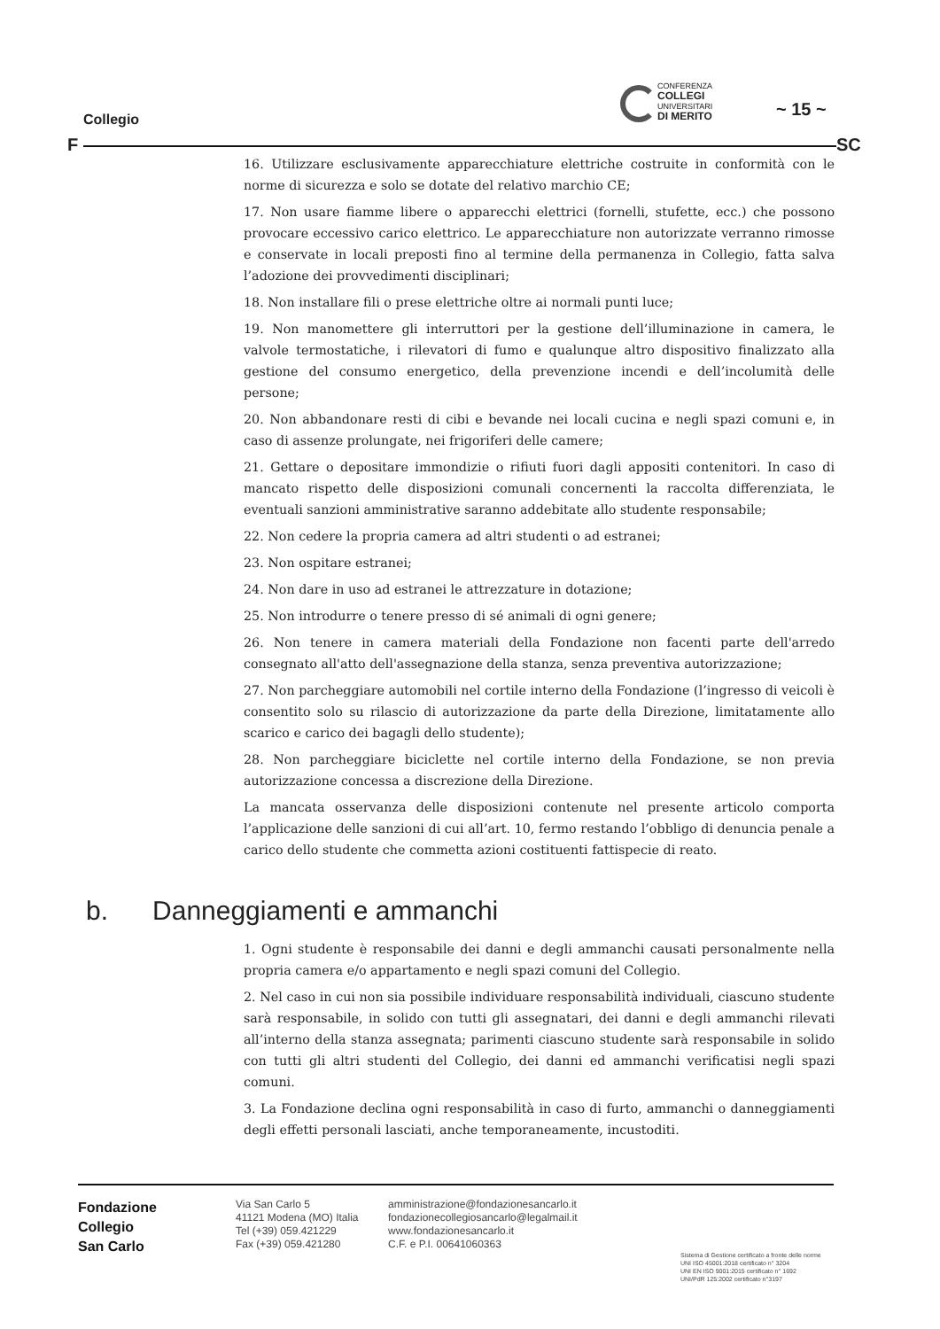CONFERENZA
COLLEGI
UNIVERSITARI
DI MERITO
~ 15 ~
Collegio
F SC
16. Utilizzare esclusivamente apparecchiature elettriche costruite in conformità con le norme di sicurezza e solo se dotate del relativo marchio CE;
17. Non usare fiamme libere o apparecchi elettrici (fornelli, stufette, ecc.) che possono provocare eccessivo carico elettrico. Le apparecchiature non autorizzate verranno rimosse e conservate in locali preposti fino al termine della permanenza in Collegio, fatta salva l’adozione dei provvedimenti disciplinari;
18. Non installare fili o prese elettriche oltre ai normali punti luce;
19. Non manomettere gli interruttori per la gestione dell’illuminazione in camera, le valvole termostatiche, i rilevatori di fumo e qualunque altro dispositivo finalizzato alla gestione del consumo energetico, della prevenzione incendi e dell’incolumità delle persone;
20. Non abbandonare resti di cibi e bevande nei locali cucina e negli spazi comuni e, in caso di assenze prolungate, nei frigoriferi delle camere;
21. Gettare o depositare immondizie o rifiuti fuori dagli appositi contenitori. In caso di mancato rispetto delle disposizioni comunali concernenti la raccolta differenziata, le eventuali sanzioni amministrative saranno addebitate allo studente responsabile;
22. Non cedere la propria camera ad altri studenti o ad estranei;
23. Non ospitare estranei;
24. Non dare in uso ad estranei le attrezzature in dotazione;
25. Non introdurre o tenere presso di sé animali di ogni genere;
26. Non tenere in camera materiali della Fondazione non facenti parte dell'arredo consegnato all'atto dell'assegnazione della stanza, senza preventiva autorizzazione;
27. Non parcheggiare automobili nel cortile interno della Fondazione (l’ingresso di veicoli è consentito solo su rilascio di autorizzazione da parte della Direzione, limitatamente allo scarico e carico dei bagagli dello studente);
28. Non parcheggiare biciclette nel cortile interno della Fondazione, se non previa autorizzazione concessa a discrezione della Direzione.
La mancata osservanza delle disposizioni contenute nel presente articolo comporta l’applicazione delle sanzioni di cui all’art. 10, fermo restando l’obbligo di denuncia penale a carico dello studente che commetta azioni costituenti fattispecie di reato.
b. Danneggiamenti e ammanchi
1. Ogni studente è responsabile dei danni e degli ammanchi causati personalmente nella propria camera e/o appartamento e negli spazi comuni del Collegio.
2. Nel caso in cui non sia possibile individuare responsabilità individuali, ciascuno studente sarà responsabile, in solido con tutti gli assegnatari, dei danni e degli ammanchi rilevati all’interno della stanza assegnata; parimenti ciascuno studente sarà responsabile in solido con tutti gli altri studenti del Collegio, dei danni ed ammanchi verificatisi negli spazi comuni.
3. La Fondazione declina ogni responsabilità in caso di furto, ammanchi o danneggiamenti degli effetti personali lasciati, anche temporaneamente, incustoditi.
Fondazione
Collegio
San Carlo
Via San Carlo 5
41121 Modena (MO) Italia
Tel (+39) 059.421229
Fax (+39) 059.421280
amministrazione@fondazionesancarlo.it
fondazionecollegiosancarlo@legalmail.it
www.fondazionesancarlo.it
C.F. e P.I. 00641060363
Sistema di Gestione certificato a fronte delle norme
UNI ISO 45001:2018 certificato n° 3204
UNI EN ISO 9001:2015 certificato n° 1692
UNI/PdR 125:2002 certificato n°3197